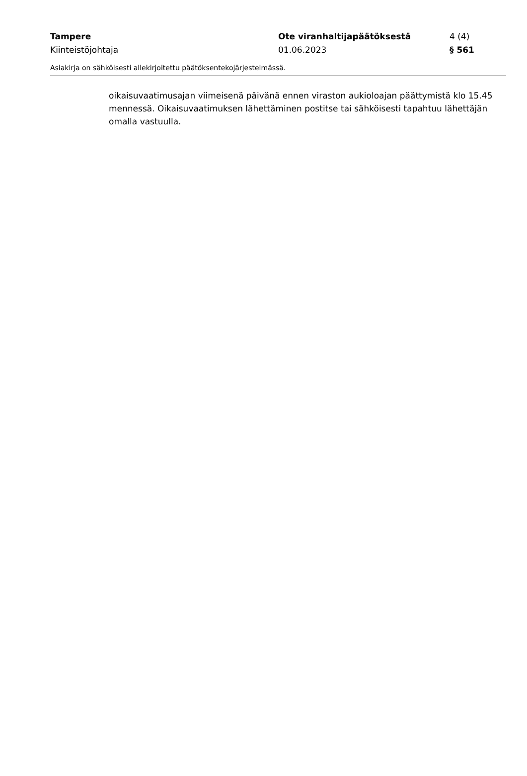Tampere Ote viranhaltijapäätöksestä 4 (4)
Kiinteistöjohtaja 01.06.2023 § 561
Asiakirja on sähköisesti allekirjoitettu päätöksentekojärjestelmässä.
oikaisuvaatimusajan viimeisenä päivänä ennen viraston aukioloajan päättymistä klo 15.45 mennessä. Oikaisuvaatimuksen lähettäminen postitse tai sähköisesti tapahtuu lähettäjän omalla vastuulla.